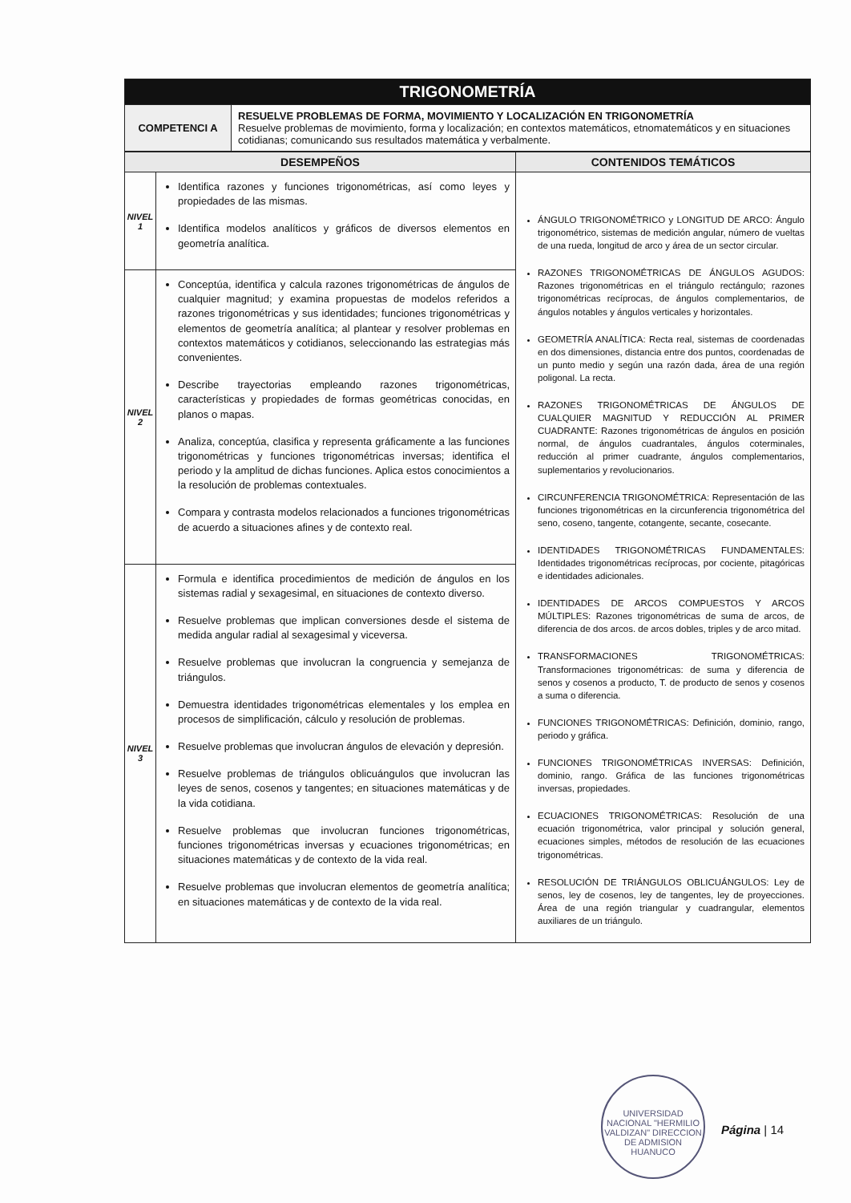| TRIGONOMETRÍA | |
| COMPETENCI A | RESUELVE PROBLEMAS DE FORMA, MOVIMIENTO Y LOCALIZACIÓN EN TRIGONOMETRÍA Resuelve problemas de movimiento, forma y localización; en contextos matemáticos, etnomatemáticos y en situaciones cotidianas; comunicando sus resultados matemática y verbalmente. |
| DESEMPEÑOS | | CONTENIDOS TEMÁTICOS |
| --- | --- | --- |
| NIVEL 1 | Identifica razones y funciones trigonométricas, así como leyes y propiedades de las mismas. Identifica modelos analíticos y gráficos de diversos elementos en geometría analítica. | ÁNGULO TRIGONOMÉTRICO y LONGITUD DE ARCO: Ángulo trigonométrico, sistemas de medición angular, número de vueltas de una rueda, longitud de arco y área de un sector circular. RAZONES TRIGONOMÉTRICAS DE ÁNGULOS AGUDOS: Razones trigonométricas en el triángulo rectángulo; razones trigonométricas recíprocas, de ángulos complementarios, de ángulos notables y ángulos verticales y horizontales. GEOMETRÍA ANALÍTICA: Recta real, sistemas de coordenadas en dos dimensiones, distancia entre dos puntos, coordenadas de un punto medio y según una razón dada, área de una región poligonal. La recta. RAZONES TRIGONOMÉTRICAS DE ÁNGULOS DE CUALQUIER MAGNITUD Y REDUCCIÓN AL PRIMER CUADRANTE: Razones trigonométricas de ángulos en posición normal, de ángulos cuadrantales, ángulos coterminales, reducción al primer cuadrante, ángulos complementarios, suplementarios y revolucionarios. CIRCUNFERENCIA TRIGONOMÉTRICA: Representación de las funciones trigonométricas en la circunferencia trigonométrica del seno, coseno, tangente, cotangente, secante, cosecante. IDENTIDADES TRIGONOMÉTRICAS FUNDAMENTALES: Identidades trigonométricas recíprocas, por cociente, pitagóricas e identidades adicionales. IDENTIDADES DE ARCOS COMPUESTOS Y ARCOS MÚLTIPLES: Razones trigonométricas de suma de arcos, de diferencia de dos arcos. de arcos dobles, triples y de arco mitad. TRANSFORMACIONES TRIGONOMÉTRICAS: Transformaciones trigonométricas: de suma y diferencia de senos y cosenos a producto, T. de producto de senos y cosenos a suma o diferencia. FUNCIONES TRIGONOMÉTRICAS: Definición, dominio, rango, periodo y gráfica. FUNCIONES TRIGONOMÉTRICAS INVERSAS: Definición, dominio, rango. Gráfica de las funciones trigonométricas inversas, propiedades. ECUACIONES TRIGONOMÉTRICAS: Resolución de una ecuación trigonométrica, valor principal y solución general, ecuaciones simples, métodos de resolución de las ecuaciones trigonométricas. RESOLUCIÓN DE TRIÁNGULOS OBLICUÁNGULOS: Ley de senos, ley de cosenos, ley de tangentes, ley de proyecciones. Área de una región triangular y cuadrangular, elementos auxiliares de un triángulo. |
| NIVEL 2 | Conceptúa, identifica y calcula razones trigonométricas de ángulos de cualquier magnitud; y examina propuestas de modelos referidos a razones trigonométricas y sus identidades; funciones trigonométricas y elementos de geometría analítica; al plantear y resolver problemas en contextos matemáticos y cotidianos, seleccionando las estrategias más convenientes. Describe trayectorias empleando razones trigonométricas, características y propiedades de formas geométricas conocidas, en planos o mapas. Analiza, conceptúa, clasifica y representa gráficamente a las funciones trigonométricas y funciones trigonométricas inversas; identifica el periodo y la amplitud de dichas funciones. Aplica estos conocimientos a la resolución de problemas contextuales. Compara y contrasta modelos relacionados a funciones trigonométricas de acuerdo a situaciones afines y de contexto real. | |
| NIVEL 3 | Formula e identifica procedimientos de medición de ángulos en los sistemas radial y sexagesimal, en situaciones de contexto diverso. Resuelve problemas que implican conversiones desde el sistema de medida angular radial al sexagesimal y viceversa. Resuelve problemas que involucran la congruencia y semejanza de triángulos. Demuestra identidades trigonométricas elementales y los emplea en procesos de simplificación, cálculo y resolución de problemas. Resuelve problemas que involucran ángulos de elevación y depresión. Resuelve problemas de triángulos oblicuángulos que involucran las leyes de senos, cosenos y tangentes; en situaciones matemáticas y de la vida cotidiana. Resuelve problemas que involucran funciones trigonométricas, funciones trigonométricas inversas y ecuaciones trigonométricas; en situaciones matemáticas y de contexto de la vida real. Resuelve problemas que involucran elementos de geometría analítica; en situaciones matemáticas y de contexto de la vida real. | |
UNIVERSIDAD NACIONAL "HERMILIO VALDIZAN" DIRECCION DE ADMISION HUANUCO
Página | 14